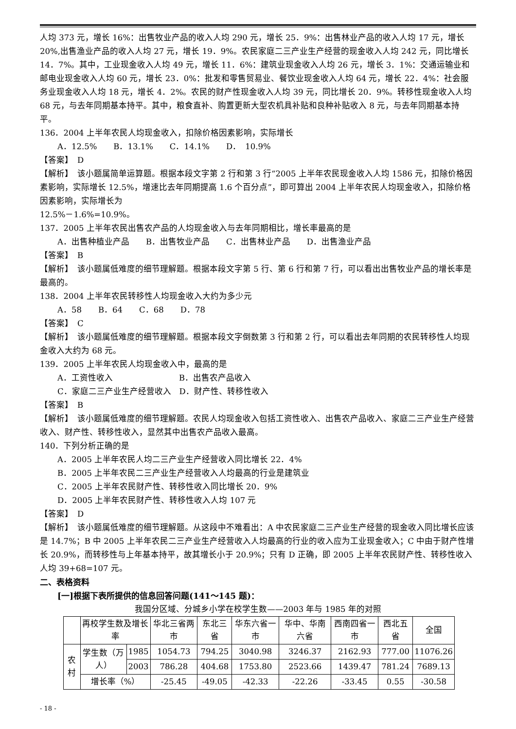人均 373 元，增长 16%：出售牧业产品的收入人均 290 元，增长 25．9%：出售林业产品的收入人均 17 元，增长 20%,出售渔业产品的收入人均 27 元，增长 19．9%。农民家庭二三产业生产经营的现金收入人均 242 元，同比增长 14．7%。其中，工业现金收入人均 49 元，增长 11．6%：建筑业现金收入人均 26 元，增长 3．1%：交通运输业和邮电业现金收入人均 60 元，增长 23．0%：批发和零售贸易业、餐饮业现金收入人均 64 元，增长 22．4%：社会服务业现金收入人均 18 元，增长 4．2%。农民的财产性现金收入人均 39 元，同比增长 20．9%。转移性现金收入人均 68 元，与去年同期基本持平。其中，粮食直补、购置更新大型农机具补贴和良种补贴收入 8 元，与去年同期基本持平。
136．2004 上半年农民人均现金收入，扣除价格因素影响，实际增长
A．12.5%　　B．13.1%　　C．14.1%　　D．　10.9%
【答案】　D
【解析】　该小题属简单运算题。根据本段文字第 2 行和第 3 行“2005 上半年农民现金收入人均 1586 元，扣除价格因素影响，实际增长 12.5%，增速比去年同期提高 1.6 个百分点”，即可算出 2004 上半年农民人均现金收入，扣除价格因素影响，实际增长为
12.5%－1.6%=10.9%。
137．2005 上半年农民出售农产品的人均现金收入与去年同期相比，增长率最高的是
A．出售种植业产品　　B．出售牧业产品　　C．出售林业产品　　D．出售渔业产品
【答案】　B
【解析】　该小题属低难度的细节理解题。根据本段文字第 5 行、第 6 行和第 7 行，可以看出出售牧业产品的增长率是最高的。
138．2004 上半年农民转移性人均现金收入大约为多少元
A．58　　B．64　　C．68　　D．78
【答案】　C
【解析】　该小题属低难度的细节理解题。根据本段文字倒数第 3 行和第 2 行，可以看出去年同期的农民转移性人均现金收入大约为 68 元。
139．2005 上半年农民人均现金收入中，最高的是
A．工资性收入　　　　　　　　B．出售农产品收入
C．家庭二三产业生产经营收入　D．财产性、转移性收入
【答案】　B
【解析】　该小题属低难度的细节理解题。农民人均现金收入包括工资性收入、出售农产品收入、家庭二三产业生产经营收入、财产性、转移性收入，显然其中出售农产品收入最高。
140．下列分析正确的是
A．2005 上半年农民人均二三产业生产经营收入同比增长 22．4%
B．2005 上半年农民二三产业生产经营收入人均最高的行业是建筑业
C．2005 上半年农民财产性、转移性收入同比增长 20．9%
D．2005 上半年农民财产性、转移性收入人均 107 元
【答案】　D
【解析】　该小题属低难度的细节理解题。从这段中不难看出：A 中农民家庭二三产业生产经营的现金收入同比增长应该是 14.7%；B 中 2005 上半年农民二三产业生产经营收入人均最高的行业的收入应为工业现金收入；C 中由于财产性增长 20.9%，而转移性与上年基本持平，故其增长小于 20.9%；只有 D 正确，即 2005 上半年农民财产性、转移性收入人均 39+68=107 元。
二、表格资料
[一]根据下表所提供的信息回答问题(141～145 题)：
我国分区域、分城乡小学在校学生数——2003 年与 1985 年的对照
| | 再校学生数及增长率 | | 华北三省两市 | 东北三省 | 华东六省一市 | 华中、华南六省 | 西南四省一市 | 西北五省 | 全国 |
| 农村 | 学生数（万人） | 1985 | 1054.73 | 794.25 | 3040.98 | 3246.37 | 2162.93 | 777.00 | 11076.26 |
| | | 2003 | 786.28 | 404.68 | 1753.80 | 2523.66 | 1439.47 | 781.24 | 7689.13 |
| | 增长率（%） | | -25.45 | -49.05 | -42.33 | -22.26 | -33.45 | 0.55 | -30.58 |
- 18 -